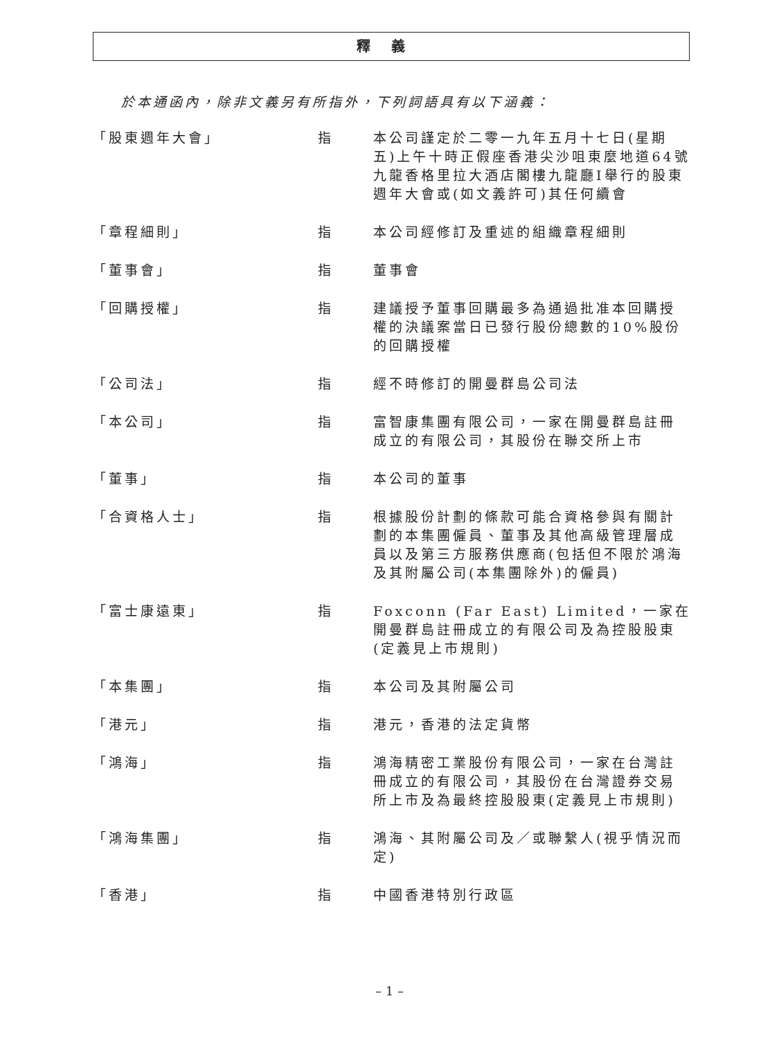釋義
於本通函內，除非文義另有所指外，下列詞語具有以下涵義：
| 「股東週年大會」 | 指 | 本公司謹定於二零一九年五月十七日(星期五)上午十時正假座香港尖沙咀東麼地道64號九龍香格里拉大酒店閣樓九龍廳I舉行的股東週年大會或(如文義許可)其任何續會 |
| 「章程細則」 | 指 | 本公司經修訂及重述的組織章程細則 |
| 「董事會」 | 指 | 董事會 |
| 「回購授權」 | 指 | 建議授予董事回購最多為通過批准本回購授權的決議案當日已發行股份總數的10%股份的回購授權 |
| 「公司法」 | 指 | 經不時修訂的開曼群島公司法 |
| 「本公司」 | 指 | 富智康集團有限公司，一家在開曼群島註冊成立的有限公司，其股份在聯交所上市 |
| 「董事」 | 指 | 本公司的董事 |
| 「合資格人士」 | 指 | 根據股份計劃的條款可能合資格參與有關計劃的本集團僱員、董事及其他高級管理層成員以及第三方服務供應商(包括但不限於鴻海及其附屬公司(本集團除外)的僱員) |
| 「富士康遠東」 | 指 | Foxconn (Far East) Limited，一家在開曼群島註冊成立的有限公司及為控股股東(定義見上市規則) |
| 「本集團」 | 指 | 本公司及其附屬公司 |
| 「港元」 | 指 | 港元，香港的法定貨幣 |
| 「鴻海」 | 指 | 鴻海精密工業股份有限公司，一家在台灣註冊成立的有限公司，其股份在台灣證券交易所上市及為最終控股股東(定義見上市規則) |
| 「鴻海集團」 | 指 | 鴻海、其附屬公司及／或聯繫人(視乎情況而定) |
| 「香港」 | 指 | 中國香港特別行政區 |
– 1 –